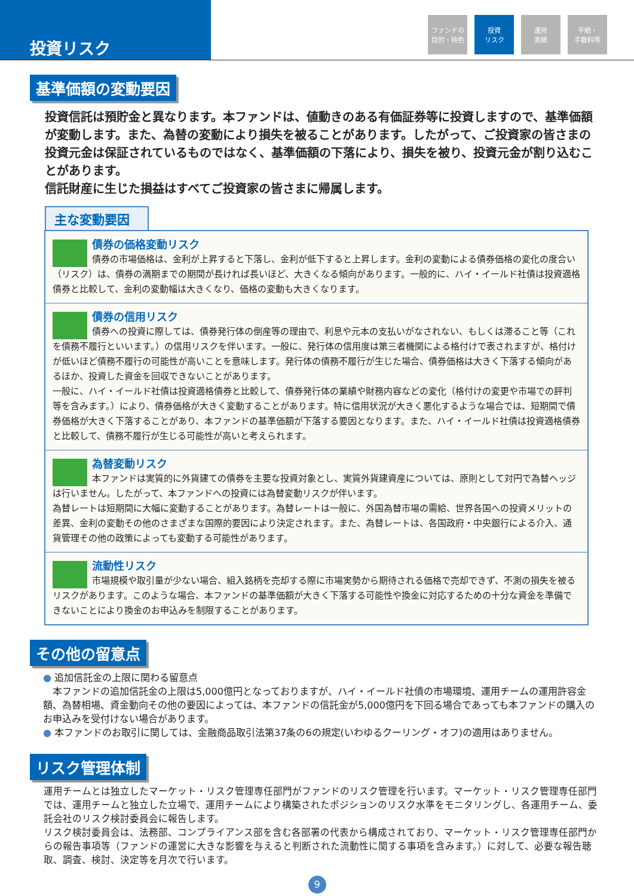投資リスク
ファンドの
目的・特色
投資
リスク
運用
実績
手続・
手数料等
基準価額の変動要因
投資信託は預貯金と異なります。本ファンドは、値動きのある有価証券等に投資しますので、基準価額が変動します。また、為替の変動により損失を被ることがあります。したがって、ご投資家の皆さまの投資元金は保証されているものではなく、基準価額の下落により、損失を被り、投資元金が割り込むことがあります。
信託財産に生じた損益はすべてご投資家の皆さまに帰属します。
主な変動要因
債券の価格変動リスク
債券の市場価格は、金利が上昇すると下落し、金利が低下すると上昇します。金利の変動による債券価格の変化の度合い（リスク）は、債券の満期までの期間が長ければ長いほど、大きくなる傾向があります。一般的に、ハイ・イールド社債は投資適格債券と比較して、金利の変動幅は大きくなり、価格の変動も大きくなります。
債券の信用リスク
債券への投資に際しては、債券発行体の倒産等の理由で、利息や元本の支払いがなされない、もしくは滞ること等（これを債務不履行といいます。）の信用リスクを伴います。一般に、発行体の信用度は第三者機関による格付けで表されますが、格付けが低いほど債務不履行の可能性が高いことを意味します。発行体の債務不履行が生じた場合、債券価格は大きく下落する傾向があるほか、投資した資金を回収できないことがあります。
一般に、ハイ・イールド社債は投資適格債券と比較して、債券発行体の業績や財務内容などの変化（格付けの変更や市場での評判等を含みます。）により、債券価格が大きく変動することがあります。特に信用状況が大きく悪化するような場合では、短期間で債券価格が大きく下落することがあり、本ファンドの基準価額が下落する要因となります。また、ハイ・イールド社債は投資適格債券と比較して、債務不履行が生じる可能性が高いと考えられます。
為替変動リスク
本ファンドは実質的に外貨建ての債券を主要な投資対象とし、実質外貨建資産については、原則として対円で為替ヘッジは行いません。したがって、本ファンドへの投資には為替変動リスクが伴います。
為替レートは短期間に大幅に変動することがあります。為替レートは一般に、外国為替市場の需給、世界各国への投資メリットの差異、金利の変動その他のさまざまな国際的要因により決定されます。また、為替レートは、各国政府・中央銀行による介入、通貨管理その他の政策によっても変動する可能性があります。
流動性リスク
市場規模や取引量が少ない場合、組入銘柄を売却する際に市場実勢から期待される価格で売却できず、不測の損失を被るリスクがあります。このような場合、本ファンドの基準価額が大きく下落する可能性や換金に対応するための十分な資金を準備できないことにより換金のお申込みを制限することがあります。
その他の留意点
● 追加信託金の上限に関わる留意点
　本ファンドの追加信託金の上限は5,000億円となっておりますが、ハイ・イールド社債の市場環境、運用チームの運用許容金額、為替相場、資金動向その他の要因によっては、本ファンドの信託金が5,000億円を下回る場合であっても本ファンドの購入のお申込みを受付けない場合があります。
● 本ファンドのお取引に関しては、金融商品取引法第37条の6の規定(いわゆるクーリング・オフ)の適用はありません。
リスク管理体制
運用チームとは独立したマーケット・リスク管理専任部門がファンドのリスク管理を行います。マーケット・リスク管理専任部門では、運用チームと独立した立場で、運用チームにより構築されたポジションのリスク水準をモニタリングし、各運用チーム、委託会社のリスク検討委員会に報告します。
リスク検討委員会は、法務部、コンプライアンス部を含む各部署の代表から構成されており、マーケット・リスク管理専任部門からの報告事項等（ファンドの運営に大きな影響を与えると判断された流動性に関する事項を含みます。）に対して、必要な報告聴取、調査、検討、決定等を月次で行います。
9